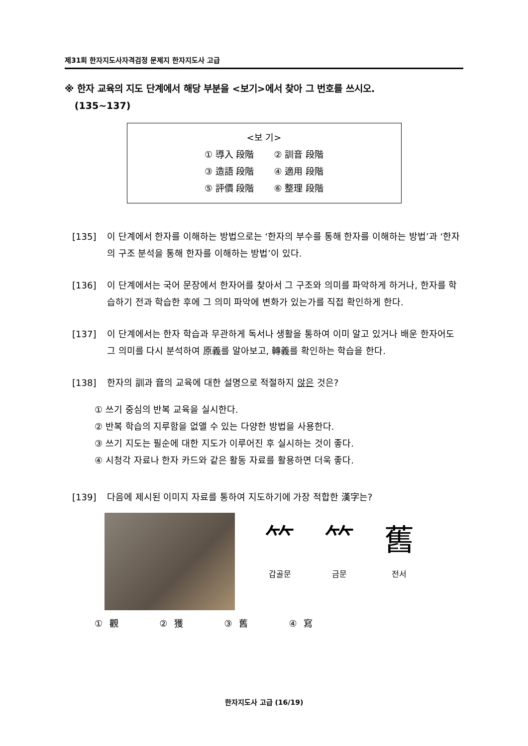제31회 한자지도사자격검정 문제지 한자지도사 고급
※ 한자 교육의 지도 단계에서 해당 부분을 <보기>에서 찾아 그 번호를 쓰시오.
(135~137)
<보 기>
| ① 導入 段階 | ② 訓音 段階 |
| ③ 造語 段階 | ④ 適用 段階 |
| ⑤ 評價 段階 | ⑥ 整理 段階 |
[135] 이 단계에서 한자를 이해하는 방법으로는 ‘한자의 부수를 통해 한자를 이해하는 방법’과 ‘한자의 구조 분석을 통해 한자를 이해하는 방법’이 있다.
[136] 이 단계에서는 국어 문장에서 한자어를 찾아서 그 구조와 의미를 파악하게 하거나, 한자를 학습하기 전과 학습한 후에 그 의미 파악에 변화가 있는가를 직접 확인하게 한다.
[137] 이 단계에서는 한자 학습과 무관하게 독서나 생활을 통하여 이미 알고 있거나 배운 한자어도 그 의미를 다시 분석하여 原義를 알아보고, 轉義를 확인하는 학습을 한다.
[138] 한자의 訓과 音의 교육에 대한 설명으로 적절하지 않은 것은?
① 쓰기 중심의 반복 교육을 실시한다.
② 반복 학습의 지루함을 없앨 수 있는 다양한 방법을 사용한다.
③ 쓰기 지도는 필순에 대한 지도가 이루어진 후 실시하는 것이 좋다.
④ 시청각 자료나 한자 카드와 같은 활동 자료를 활용하면 더욱 좋다.
[139] 다음에 제시된 이미지 자료를 통하여 지도하기에 가장 적합한 漢字는?
⺮
갑골문
⺮
금문
舊
전서
① 觀 ② 獲 ③ 舊 ④ 寫
한자지도사 고급 (16/19)